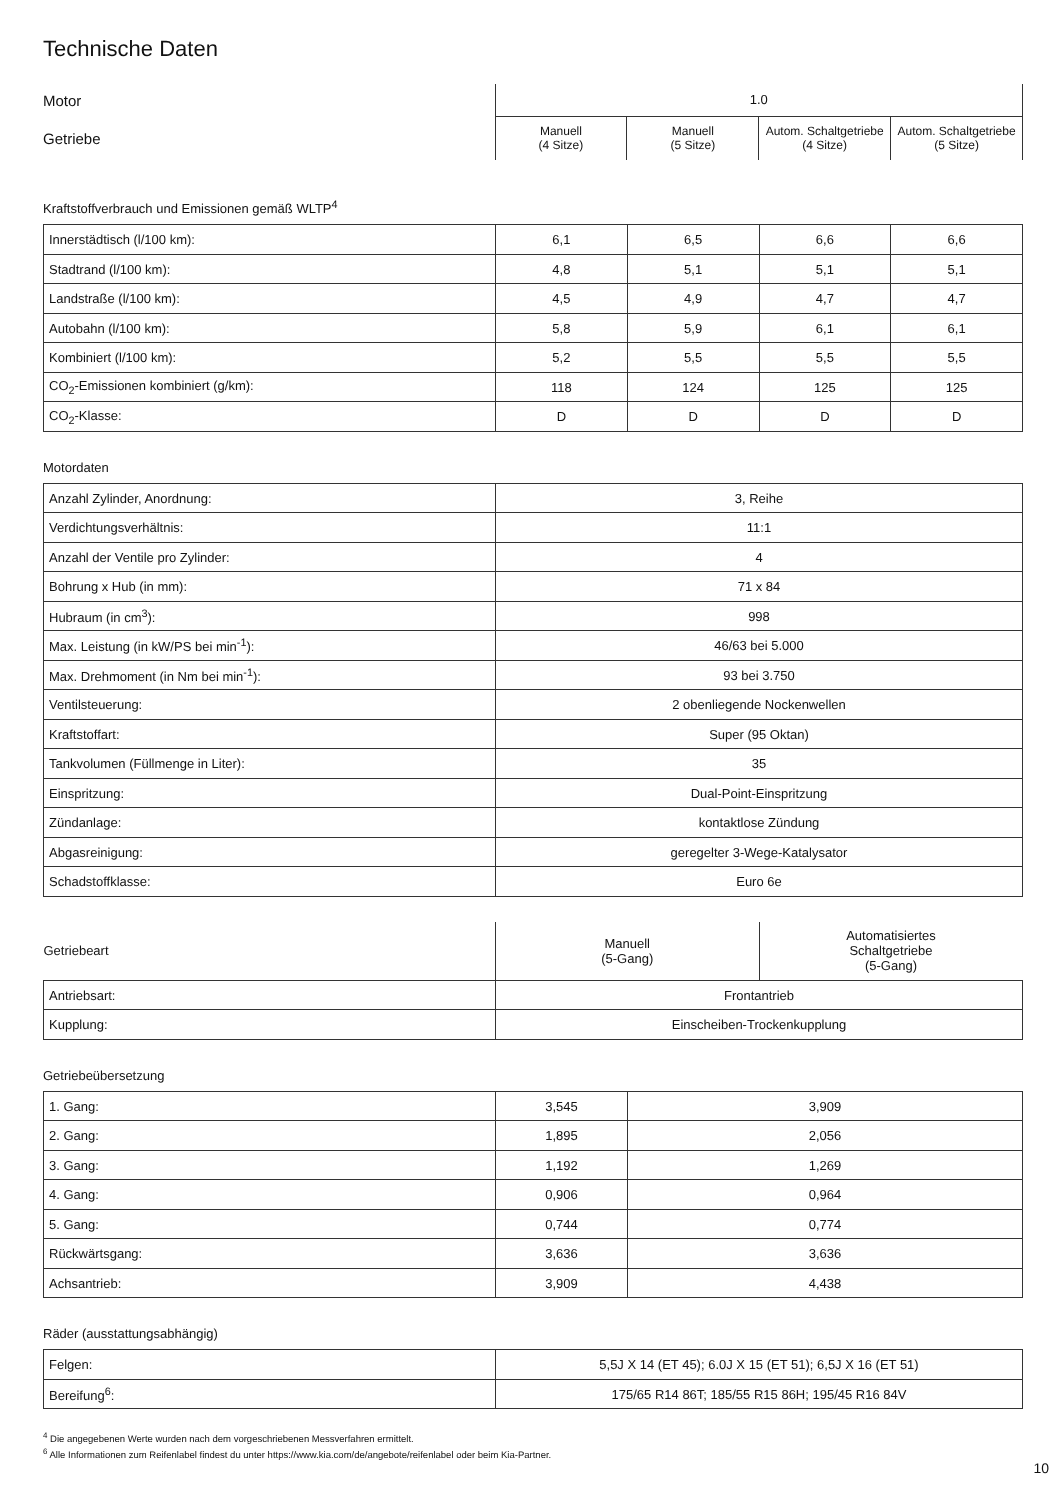Technische Daten
| Motor | 1.0 | | | |
| Getriebe | Manuell (4 Sitze) | Manuell (5 Sitze) | Autom. Schaltgetriebe (4 Sitze) | Autom. Schaltgetriebe (5 Sitze) |
Kraftstoffverbrauch und Emissionen gemäß WLTP<sup>4</sup>
| Innerstädtisch (l/100 km): | 6,1 | 6,5 | 6,6 | 6,6 |
| Stadtrand (l/100 km): | 4,8 | 5,1 | 5,1 | 5,1 |
| Landstraße (l/100 km): | 4,5 | 4,9 | 4,7 | 4,7 |
| Autobahn (l/100 km): | 5,8 | 5,9 | 6,1 | 6,1 |
| Kombiniert (l/100 km): | 5,2 | 5,5 | 5,5 | 5,5 |
| CO<sub>2</sub>-Emissionen kombiniert (g/km): | 118 | 124 | 125 | 125 |
| CO<sub>2</sub>-Klasse: | D | D | D | D |
Motordaten
| Anzahl Zylinder, Anordnung: | 3, Reihe |
| Verdichtungsverhältnis: | 11:1 |
| Anzahl der Ventile pro Zylinder: | 4 |
| Bohrung x Hub (in mm): | 71 x 84 |
| Hubraum (in cm<sup>3</sup>): | 998 |
| Max. Leistung (in kW/PS bei min<sup>-1</sup>): | 46/63 bei 5.000 |
| Max. Drehmoment (in Nm bei min<sup>-1</sup>): | 93 bei 3.750 |
| Ventilsteuerung: | 2 obenliegende Nockenwellen |
| Kraftstoffart: | Super (95 Oktan) |
| Tankvolumen (Füllmenge in Liter): | 35 |
| Einspritzung: | Dual-Point-Einspritzung |
| Zündanlage: | kontaktlose Zündung |
| Abgasreinigung: | geregelter 3-Wege-Katalysator |
| Schadstoffklasse: | Euro 6e |
| Getriebeart | Manuell (5-Gang) | Automatisiertes Schaltgetriebe (5-Gang) |
| Antriebsart: | Frontantrieb | |
| Kupplung: | Einscheiben-Trockenkupplung | |
Getriebeübersetzung
| 1. Gang: | 3,545 | 3,909 |
| 2. Gang: | 1,895 | 2,056 |
| 3. Gang: | 1,192 | 1,269 |
| 4. Gang: | 0,906 | 0,964 |
| 5. Gang: | 0,744 | 0,774 |
| Rückwärtsgang: | 3,636 | 3,636 |
| Achsantrieb: | 3,909 | 4,438 |
Räder (ausstattungsabhängig)
| Felgen: | 5,5J X 14 (ET 45); 6.0J X 15 (ET 51); 6,5J X 16 (ET 51) |
| Bereifung<sup>6</sup>: | 175/65 R14 86T; 185/55 R15 86H; 195/45 R16 84V |
<sup>4</sup> Die angegebenen Werte wurden nach dem vorgeschriebenen Messverfahren ermittelt.
<sup>6</sup> Alle Informationen zum Reifenlabel findest du unter https://www.kia.com/de/angebote/reifenlabel oder beim Kia-Partner.
10